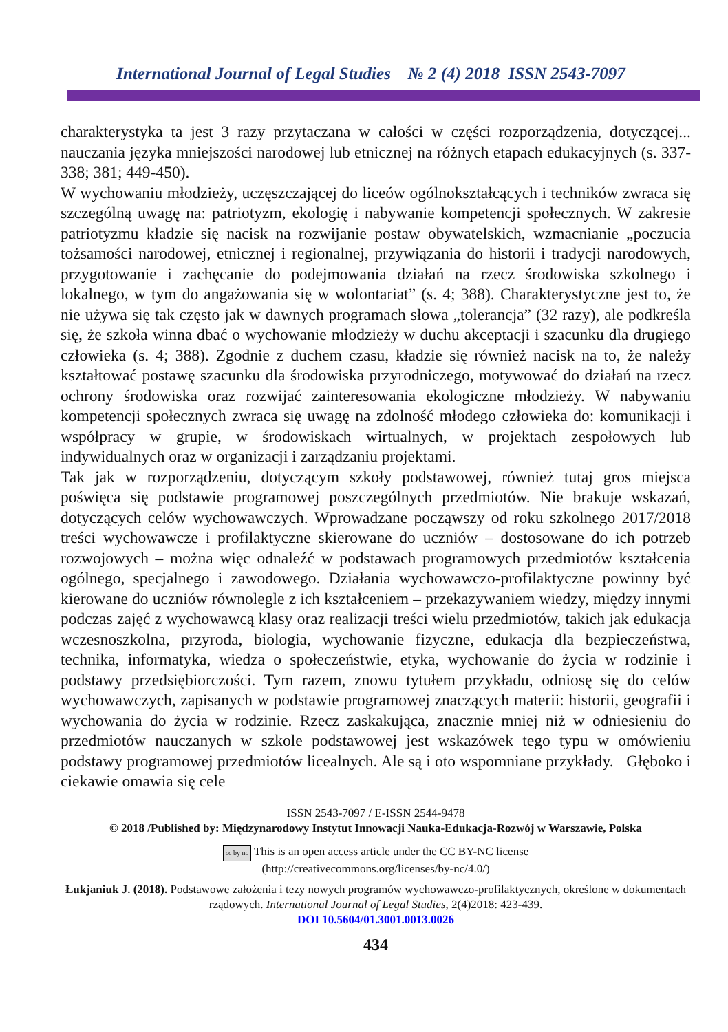International Journal of Legal Studies № 2 (4) 2018 ISSN 2543-7097
charakterystyka ta jest 3 razy przytaczana w całości w części rozporządzenia, dotyczącej... nauczania języka mniejszości narodowej lub etnicznej na różnych etapach edukacyjnych (s. 337-338; 381; 449-450).
W wychowaniu młodzieży, uczęszczającej do liceów ogólnokształcących i techników zwraca się szczególną uwagę na: patriotyzm, ekologię i nabywanie kompetencji społecznych. W zakresie patriotyzmu kładzie się nacisk na rozwijanie postaw obywatelskich, wzmacnianie „poczucia tożsamości narodowej, etnicznej i regionalnej, przywiązania do historii i tradycji narodowych, przygotowanie i zachęcanie do podejmowania działań na rzecz środowiska szkolnego i lokalnego, w tym do angażowania się w wolontariat” (s. 4; 388). Charakterystyczne jest to, że nie używa się tak często jak w dawnych programach słowa „tolerancja” (32 razy), ale podkreśla się, że szkoła winna dbać o wychowanie młodzieży w duchu akceptacji i szacunku dla drugiego człowieka (s. 4; 388). Zgodnie z duchem czasu, kładzie się również nacisk na to, że należy kształtować postawę szacunku dla środowiska przyrodniczego, motywować do działań na rzecz ochrony środowiska oraz rozwijać zainteresowania ekologiczne młodzieży. W nabywaniu kompetencji społecznych zwraca się uwagę na zdolność młodego człowieka do: komunikacji i współpracy w grupie, w środowiskach wirtualnych, w projektach zespołowych lub indywidualnych oraz w organizacji i zarządzaniu projektami.
Tak jak w rozporządzeniu, dotyczącym szkoły podstawowej, również tutaj gros miejsca poświęca się podstawie programowej poszczególnych przedmiotów. Nie brakuje wskazań, dotyczących celów wychowawczych. Wprowadzane począwszy od roku szkolnego 2017/2018 treści wychowawcze i profilaktyczne skierowane do uczniów – dostosowane do ich potrzeb rozwojowych – można więc odnaleźć w podstawach programowych przedmiotów kształcenia ogólnego, specjalnego i zawodowego. Działania wychowawczo-profilaktyczne powinny być kierowane do uczniów równolegle z ich kształceniem – przekazywaniem wiedzy, między innymi podczas zajęć z wychowawcą klasy oraz realizacji treści wielu przedmiotów, takich jak edukacja wczesnoszkolna, przyroda, biologia, wychowanie fizyczne, edukacja dla bezpieczeństwa, technika, informatyka, wiedza o społeczeństwie, etyka, wychowanie do życia w rodzinie i podstawy przedsiębiorczości. Tym razem, znowu tytułem przykładu, odniosę się do celów wychowawczych, zapisanych w podstawie programowej znaczących materii: historii, geografii i wychowania do życia w rodzinie. Rzecz zaskakująca, znacznie mniej niż w odniesieniu do przedmiotów nauczanych w szkole podstawowej jest wskazówek tego typu w omówieniu podstawy programowej przedmiotów licealnych. Ale są i oto wspomniane przykłady. Głęboko i ciekawie omawia się cele
ISSN 2543-7097 / E-ISSN 2544-9478
© 2018 /Published by: Międzynarodowy Instytut Innowacji Nauka-Edukacja-Rozwój w Warszawie, Polska
cc by nc This is an open access article under the CC BY-NC license
(http://creativecommons.org/licenses/by-nc/4.0/)
Łukjaniuk J. (2018). Podstawowe założenia i tezy nowych programów wychowawczo-profilaktycznych, określone w dokumentach rządowych. International Journal of Legal Studies, 2(4)2018: 423-439.
DOI 10.5604/01.3001.0013.0026
434